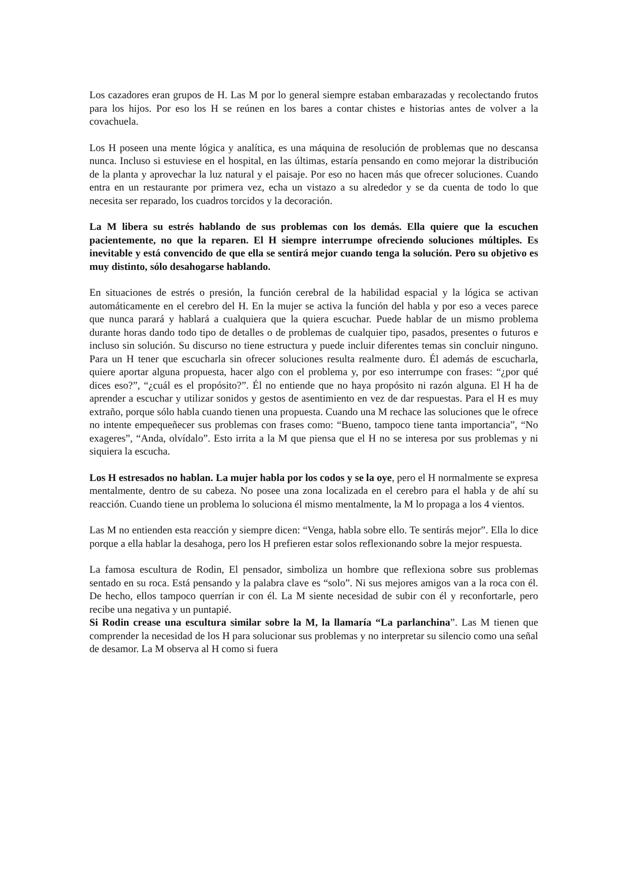Los cazadores eran grupos de H. Las M por lo general siempre estaban embarazadas y recolectando frutos para los hijos. Por eso los H se reúnen en los bares a contar chistes e historias antes de volver a la covachuela.
Los H poseen una mente lógica y analítica, es una máquina de resolución de problemas que no descansa nunca. Incluso si estuviese en el hospital, en las últimas, estaría pensando en como mejorar la distribución de la planta y aprovechar la luz natural y el paisaje. Por eso no hacen más que ofrecer soluciones. Cuando entra en un restaurante por primera vez, echa un vistazo a su alrededor y se da cuenta de todo lo que necesita ser reparado, los cuadros torcidos y la decoración.
La M libera su estrés hablando de sus problemas con los demás. Ella quiere que la escuchen pacientemente, no que la reparen. El H siempre interrumpe ofreciendo soluciones múltiples. Es inevitable y está convencido de que ella se sentirá mejor cuando tenga la solución. Pero su objetivo es muy distinto, sólo desahogarse hablando.
En situaciones de estrés o presión, la función cerebral de la habilidad espacial y la lógica se activan automáticamente en el cerebro del H. En la mujer se activa la función del habla y por eso a veces parece que nunca parará y hablará a cualquiera que la quiera escuchar. Puede hablar de un mismo problema durante horas dando todo tipo de detalles o de problemas de cualquier tipo, pasados, presentes o futuros e incluso sin solución. Su discurso no tiene estructura y puede incluir diferentes temas sin concluir ninguno. Para un H tener que escucharla sin ofrecer soluciones resulta realmente duro. Él además de escucharla, quiere aportar alguna propuesta, hacer algo con el problema y, por eso interrumpe con frases: “¿por qué dices eso?”, “¿cuál es el propósito?”. Él no entiende que no haya propósito ni razón alguna. El H ha de aprender a escuchar y utilizar sonidos y gestos de asentimiento en vez de dar respuestas. Para el H es muy extraño, porque sólo habla cuando tienen una propuesta. Cuando una M rechace las soluciones que le ofrece no intente empequeñecer sus problemas con frases como: “Bueno, tampoco tiene tanta importancia”, “No exageres”, “Anda, olvídalo”. Esto irrita a la M que piensa que el H no se interesa por sus problemas y ni siquiera la escucha.
Los H estresados no hablan. La mujer habla por los codos y se la oye, pero el H normalmente se expresa mentalmente, dentro de su cabeza. No posee una zona localizada en el cerebro para el habla y de ahí su reacción. Cuando tiene un problema lo soluciona él mismo mentalmente, la M lo propaga a los 4 vientos.
Las M no entienden esta reacción y siempre dicen: “Venga, habla sobre ello. Te sentirás mejor”. Ella lo dice porque a ella hablar la desahoga, pero los H prefieren estar solos reflexionando sobre la mejor respuesta.
La famosa escultura de Rodin, El pensador, simboliza un hombre que reflexiona sobre sus problemas sentado en su roca. Está pensando y la palabra clave es “solo”. Ni sus mejores amigos van a la roca con él. De hecho, ellos tampoco querrían ir con él. La M siente necesidad de subir con él y reconfortarle, pero recibe una negativa y un puntapié.
Si Rodin crease una escultura similar sobre la M, la llamaría “La parlanchina”. Las M tienen que comprender la necesidad de los H para solucionar sus problemas y no interpretar su silencio como una señal de desamor. La M observa al H como si fuera